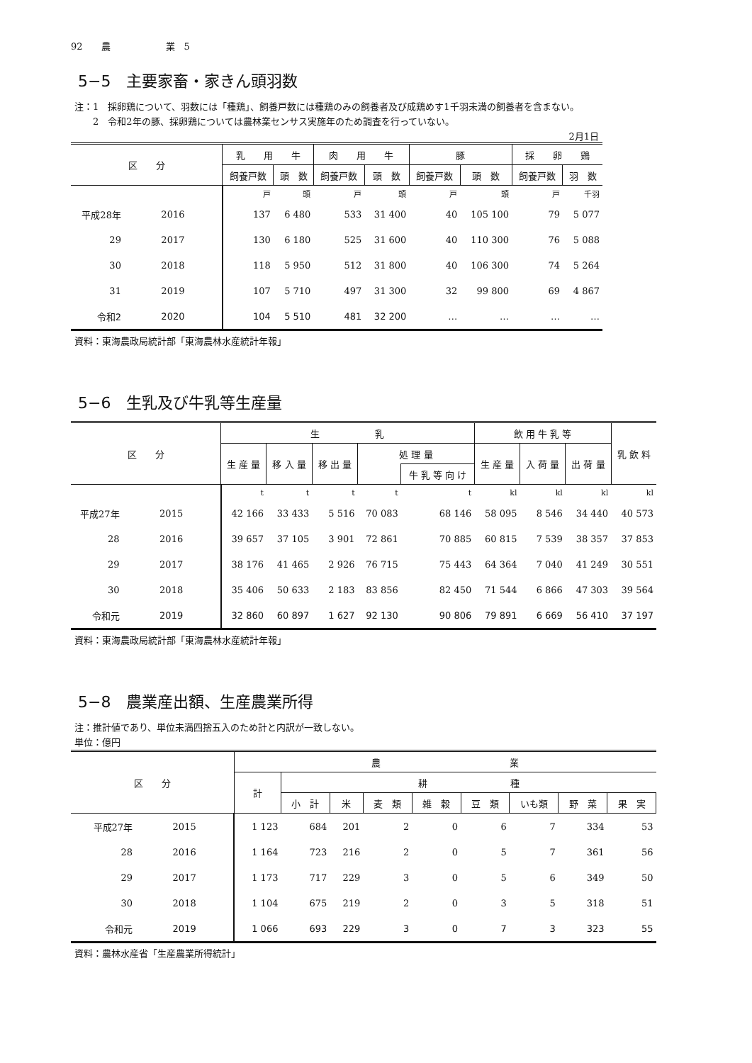92　　農　　　　　　業　5
5−5　主要家畜・家きん頭羽数
注：1　採卵鶏について、羽数には「種鶏」、飼養戸数には種鶏のみの飼養者及び成鶏めす1千羽未満の飼養者を含まない。
　　2　令和2年の豚、採卵鶏については農林業センサス実施年のため調査を行っていない。
2月1日
| 区 分 | | 乳 用 牛 | | 肉 用 牛 | | 豚 | | 採 卵 鶏 | |
| --- | --- | --- | --- | --- | --- | --- | --- | --- | --- |
| | | 飼養戸数 | 頭 数 | 飼養戸数 | 頭 数 | 飼養戸数 | 頭 数 | 飼養戸数 | 羽 数 |
| | | 戸 | 頭 | 戸 | 頭 | 戸 | 頭 | 戸 | 千羽 |
| 平成28年 | 2016 | 137 | 6 480 | 533 | 31 400 | 40 | 105 100 | 79 | 5 077 |
| 29 | 2017 | 130 | 6 180 | 525 | 31 600 | 40 | 110 300 | 76 | 5 088 |
| 30 | 2018 | 118 | 5 950 | 512 | 31 800 | 40 | 106 300 | 74 | 5 264 |
| 31 | 2019 | 107 | 5 710 | 497 | 31 300 | 32 | 99 800 | 69 | 4 867 |
| 令和2 | 2020 | 104 | 5 510 | 481 | 32 200 | … | … | … | … |
資料：東海農政局統計部「東海農林水産統計年報」
5−6　生乳及び牛乳等生産量
| 区 分 | | 生 乳 | | | | | 飲 用 牛 乳 等 | | | 乳 飲 料 |
| --- | --- | --- | --- | --- | --- | --- | --- | --- | --- | --- |
| | | 生 産 量 | 移 入 量 | 移 出 量 | 処 理 量 | | 生 産 量 | 入 荷 量 | 出 荷 量 | |
| | | | | | | 牛 乳 等 向 け | | | | |
| | | t | t | t | t | t | kl | kl | kl | kl |
| 平成27年 | 2015 | 42 166 | 33 433 | 5 516 | 70 083 | 68 146 | 58 095 | 8 546 | 34 440 | 40 573 |
| 28 | 2016 | 39 657 | 37 105 | 3 901 | 72 861 | 70 885 | 60 815 | 7 539 | 38 357 | 37 853 |
| 29 | 2017 | 38 176 | 41 465 | 2 926 | 76 715 | 75 443 | 64 364 | 7 040 | 41 249 | 30 551 |
| 30 | 2018 | 35 406 | 50 633 | 2 183 | 83 856 | 82 450 | 71 544 | 6 866 | 47 303 | 39 564 |
| 令和元 | 2019 | 32 860 | 60 897 | 1 627 | 92 130 | 90 806 | 79 891 | 6 669 | 56 410 | 37 197 |
資料：東海農政局統計部「東海農林水産統計年報」
5−8　農業産出額、生産農業所得
注：推計値であり、単位未満四捨五入のため計と内訳が一致しない。
単位：億円
| 区 分 | | 農 業 | | | | | | | | |
| --- | --- | --- | --- | --- | --- | --- | --- | --- | --- | --- |
| | | 計 | 耕 種 | | | | | | | |
| | | | 小 計 | 米 | 麦 類 | 雑 穀 | 豆 類 | いも類 | 野 菜 | 果 実 |
| 平成27年 | 2015 | 1 123 | 684 | 201 | 2 | 0 | 6 | 7 | 334 | 53 |
| 28 | 2016 | 1 164 | 723 | 216 | 2 | 0 | 5 | 7 | 361 | 56 |
| 29 | 2017 | 1 173 | 717 | 229 | 3 | 0 | 5 | 6 | 349 | 50 |
| 30 | 2018 | 1 104 | 675 | 219 | 2 | 0 | 3 | 5 | 318 | 51 |
| 令和元 | 2019 | 1 066 | 693 | 229 | 3 | 0 | 7 | 3 | 323 | 55 |
資料：農林水産省「生産農業所得統計」